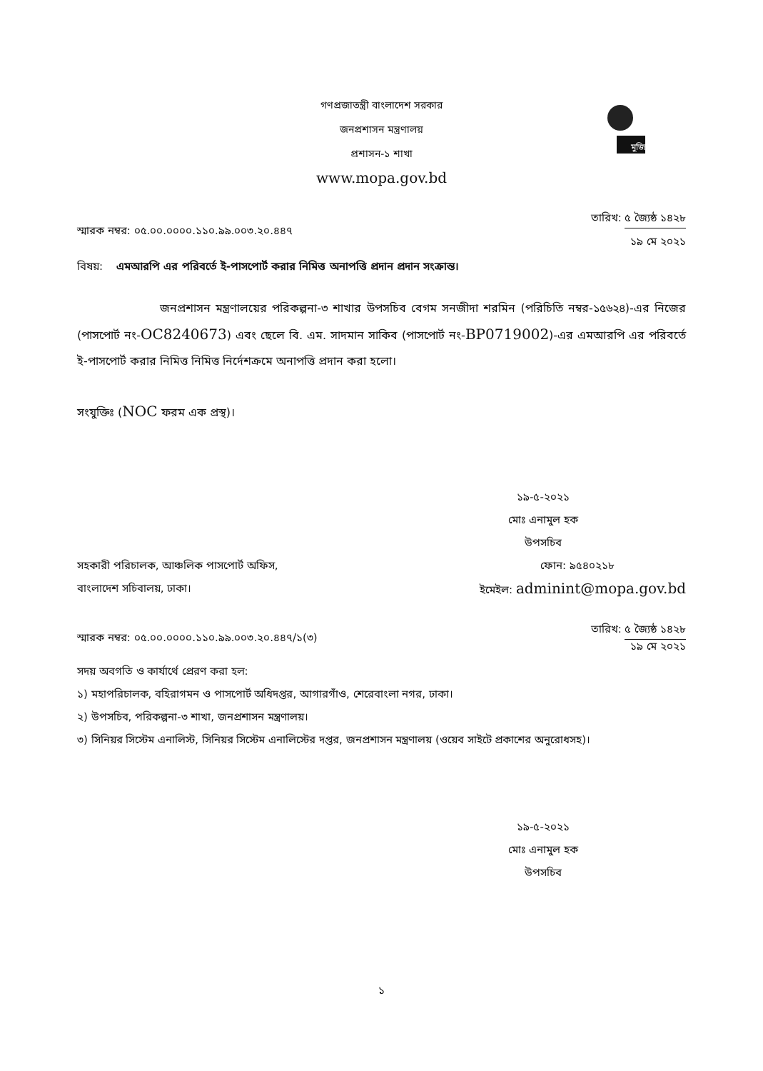মুজিব
গণপ্রজাতন্ত্রী বাংলাদেশ সরকার
জনপ্রশাসন মন্ত্রণালয়
প্রশাসন-১ শাখা
www.mopa.gov.bd
স্মারক নম্বর: ০৫.০০.০০০০.১১০.৯৯.০০৩.২০.৪৪৭
তারিখ: ৫ জ্যৈষ্ঠ ১৪২৮
১৯ মে ২০২১
বিষয়: এমআরপি এর পরিবর্তে ই-পাসপোর্ট করার নিমিত্ত অনাপত্তি প্রদান প্রদান সংক্রান্ত।
জনপ্রশাসন মন্ত্রণালয়ের পরিকল্পনা-৩ শাখার উপসচিব বেগম সনজীদা শরমিন (পরিচিতি নম্বর-১৫৬২৪)-এর নিজের (পাসপোর্ট নং-OC8240673) এবং ছেলে বি. এম. সাদমান সাকিব (পাসপোর্ট নং-BP0719002)-এর এমআরপি এর পরিবর্তে ই-পাসপোর্ট করার নিমিত্ত নিমিত্ত নির্দেশক্রমে অনাপত্তি প্রদান করা হলো।
সংযুক্তিঃ (NOC ফরম এক প্রস্থ)।
১৯-৫-২০২১
মোঃ এনামুল হক
উপসচিব
সহকারী পরিচালক, আঞ্চলিক পাসপোর্ট অফিস,
বাংলাদেশ সচিবালয়, ঢাকা।
ফোন: ৯৫৪০২১৮
ইমেইল: adminint@mopa.gov.bd
স্মারক নম্বর: ০৫.০০.০০০০.১১০.৯৯.০০৩.২০.৪৪৭/১(৩)
তারিখ: ৫ জ্যৈষ্ঠ ১৪২৮
১৯ মে ২০২১
সদয় অবগতি ও কার্যার্থে প্রেরণ করা হল:
১) মহাপরিচালক, বহিরাগমন ও পাসপোর্ট অধিদপ্তর, আগারগাঁও, শেরেবাংলা নগর, ঢাকা।
২) উপসচিব, পরিকল্পনা-৩ শাখা, জনপ্রশাসন মন্ত্রণালয়।
৩) সিনিয়র সিস্টেম এনালিস্ট, সিনিয়র সিস্টেম এনালিস্টের দপ্তর, জনপ্রশাসন মন্ত্রণালয় (ওয়েব সাইটে প্রকাশের অনুরোধসহ)।
১৯-৫-২০২১
মোঃ এনামুল হক
উপসচিব
১